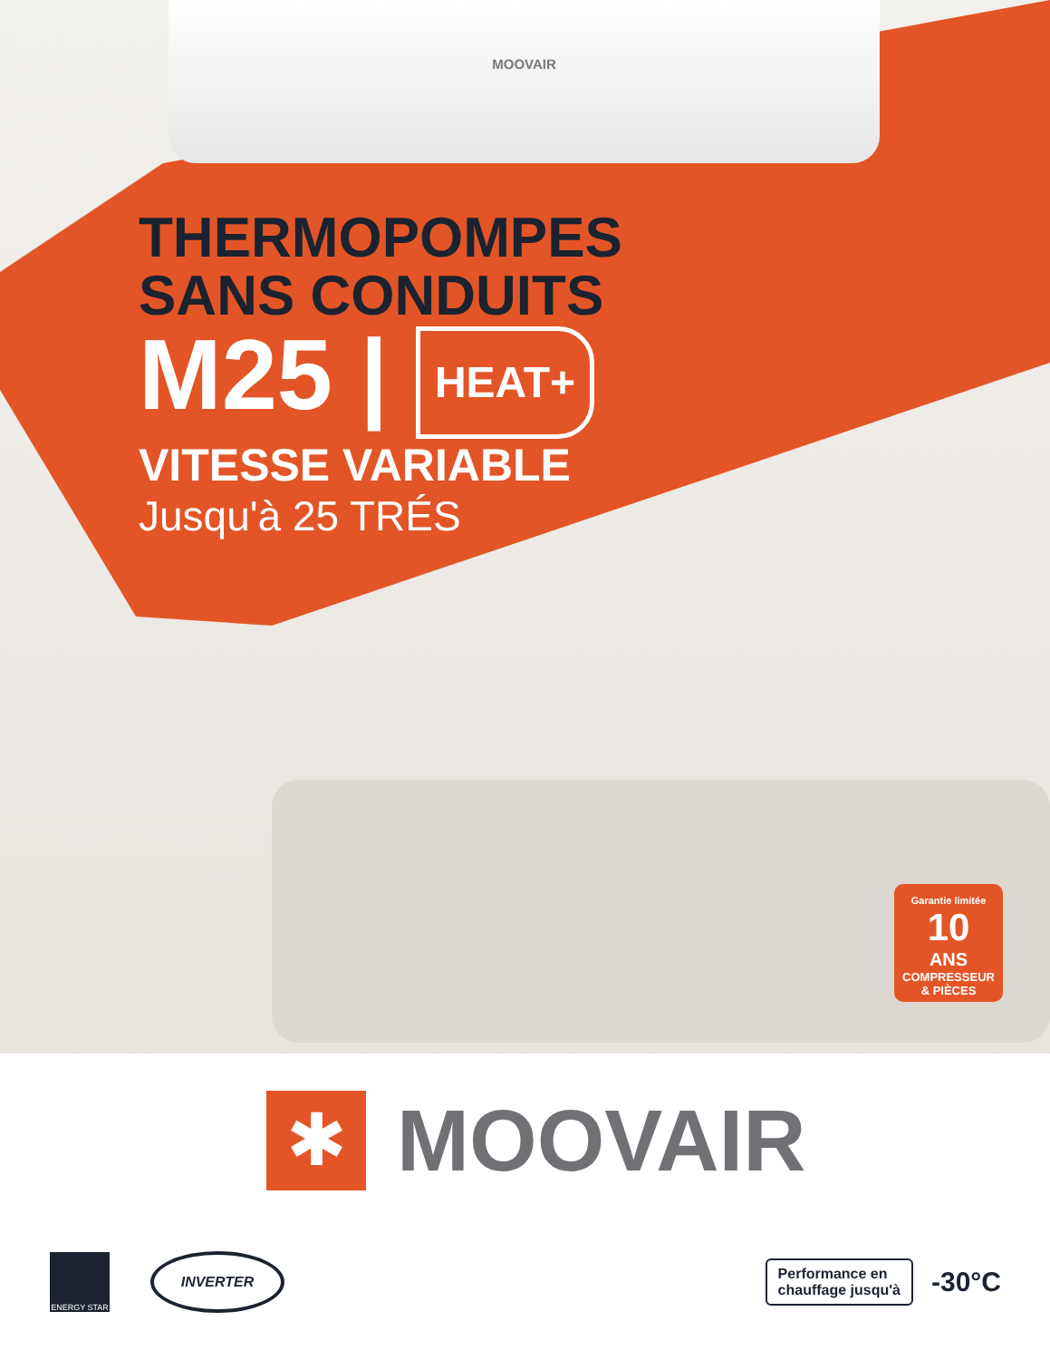MOOVAIR
THERMOPOMPES
SANS CONDUITS
M25 | HEAT+
VITESSE VARIABLE
Jusqu'à 25 TRÉS
Garantie limitée
10
ANS
COMPRESSEUR
& PIÈCES
✱
MOOVAIR
ENERGY STAR
INVERTER
Performance en
chauffage jusqu'à
-30°C